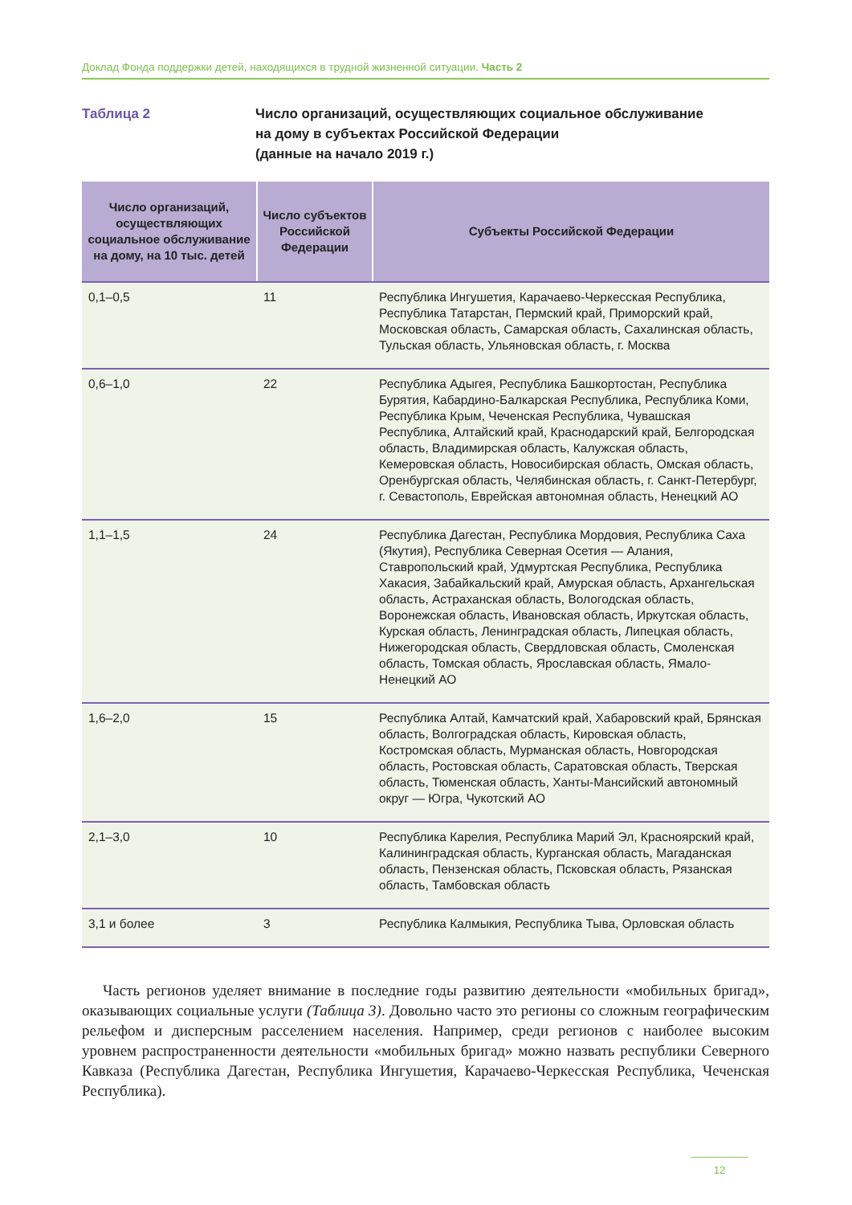Доклад Фонда поддержки детей, находящихся в трудной жизненной ситуации. Часть 2
Таблица 2 Число организаций, осуществляющих социальное обслуживание
на дому в субъектах Российской Федерации
(данные на начало 2019 г.)
| Число организаций, осуществляющих социальное обслуживание на дому, на 10 тыс. детей | Число субъектов Российской Федерации | Субъекты Российской Федерации |
| --- | --- | --- |
| 0,1–0,5 | 11 | Республика Ингушетия, Карачаево-Черкесская Республика, Республика Татарстан, Пермский край, Приморский край, Московская область, Самарская область, Сахалинская область, Тульская область, Ульяновская область, г. Москва |
| 0,6–1,0 | 22 | Республика Адыгея, Республика Башкортостан, Республика Бурятия, Кабардино-Балкарская Республика, Республика Коми, Республика Крым, Чеченская Республика, Чувашская Республика, Алтайский край, Краснодарский край, Белгородская область, Владимирская область, Калужская область, Кемеровская область, Новосибирская область, Омская область, Оренбургская область, Челябинская область, г. Санкт-Петербург, г. Севастополь, Еврейская автономная область, Ненецкий АО |
| 1,1–1,5 | 24 | Республика Дагестан, Республика Мордовия, Республика Саха (Якутия), Республика Северная Осетия — Алания, Ставропольский край, Удмуртская Республика, Республика Хакасия, Забайкальский край, Амурская область, Архангельская область, Астраханская область, Вологодская область, Воронежская область, Ивановская область, Иркутская область, Курская область, Ленинградская область, Липецкая область, Нижегородская область, Свердловская область, Смоленская область, Томская область, Ярославская область, Ямало-Ненецкий АО |
| 1,6–2,0 | 15 | Республика Алтай, Камчатский край, Хабаровский край, Брянская область, Волгоградская область, Кировская область, Костромская область, Мурманская область, Новгородская область, Ростовская область, Саратовская область, Тверская область, Тюменская область, Ханты-Мансийский автономный округ — Югра, Чукотский АО |
| 2,1–3,0 | 10 | Республика Карелия, Республика Марий Эл, Красноярский край, Калининградская область, Курганская область, Магаданская область, Пензенская область, Псковская область, Рязанская область, Тамбовская область |
| 3,1 и более | 3 | Республика Калмыкия, Республика Тыва, Орловская область |
Часть регионов уделяет внимание в последние годы развитию деятельности «мобильных бригад», оказывающих социальные услуги (Таблица 3). Довольно часто это регионы со сложным географическим рельефом и дисперсным расселением населения. Например, среди регионов с наиболее высоким уровнем распространенности деятельности «мобильных бригад» можно назвать республики Северного Кавказа (Республика Дагестан, Республика Ингушетия, Карачаево-Черкесская Республика, Чеченская Республика).
12